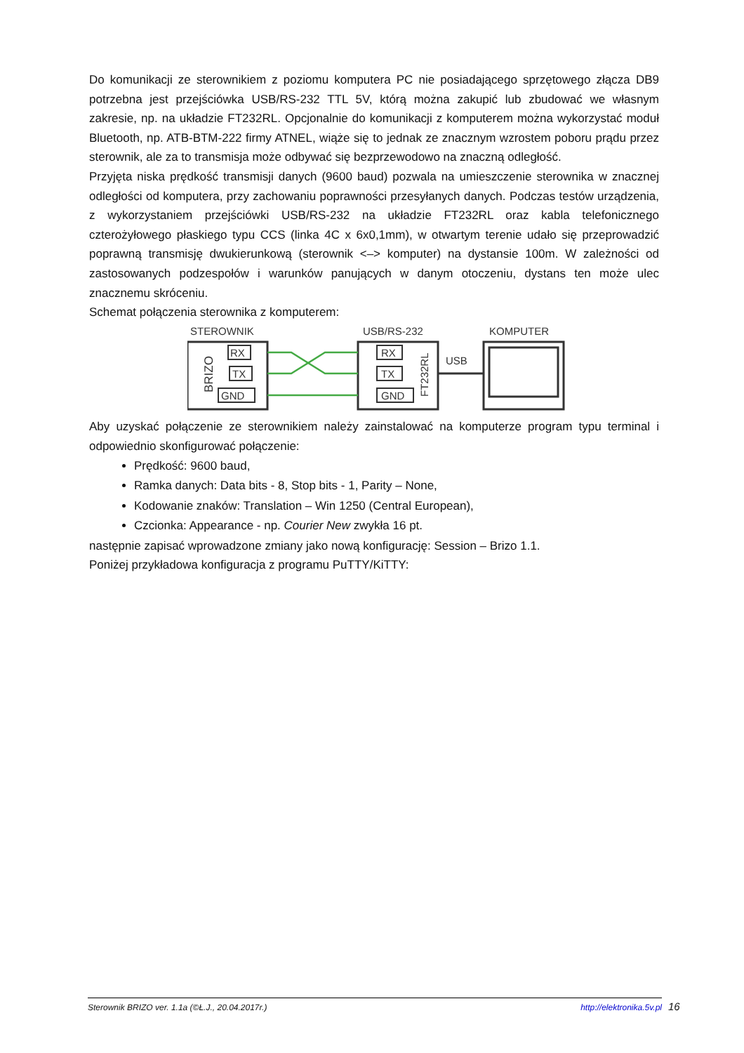Do komunikacji ze sterownikiem z poziomu komputera PC nie posiadającego sprzętowego złącza DB9 potrzebna jest przejściówka USB/RS-232 TTL 5V, którą można zakupić lub zbudować we własnym zakresie, np. na układzie FT232RL. Opcjonalnie do komunikacji z komputerem można wykorzystać moduł Bluetooth, np. ATB-BTM-222 firmy ATNEL, wiąże się to jednak ze znacznym wzrostem poboru prądu przez sterownik, ale za to transmisja może odbywać się bezprzewodowo na znaczną odległość.
Przyjęta niska prędkość transmisji danych (9600 baud) pozwala na umieszczenie sterownika w znacznej odległości od komputera, przy zachowaniu poprawności przesyłanych danych. Podczas testów urządzenia, z wykorzystaniem przejściówki USB/RS-232 na układzie FT232RL oraz kabla telefonicznego czterożyłowego płaskiego typu CCS (linka 4C x 6x0,1mm), w otwartym terenie udało się przeprowadzić poprawną transmisję dwukierunkową (sterownik <–> komputer) na dystansie 100m. W zależności od zastosowanych podzespołów i warunków panujących w danym otoczeniu, dystans ten może ulec znacznemu skróceniu.
Schemat połączenia sterownika z komputerem:
STEROWNIK
USB/RS-232
KOMPUTER
USB
BRIZO
FT232RL
RX
TX
GND
RX
TX
GND
Aby uzyskać połączenie ze sterownikiem należy zainstalować na komputerze program typu terminal i odpowiednio skonfigurować połączenie:
Prędkość: 9600 baud,
Ramka danych: Data bits - 8, Stop bits - 1, Parity – None,
Kodowanie znaków: Translation – Win 1250 (Central European),
Czcionka: Appearance - np. Courier New zwykła 16 pt.
następnie zapisać wprowadzone zmiany jako nową konfigurację: Session – Brizo 1.1.
Poniżej przykładowa konfiguracja z programu PuTTY/KiTTY:
Sterownik BRIZO ver. 1.1a (©Ł.J., 20.04.2017r.) http://elektronika.5v.pl 16